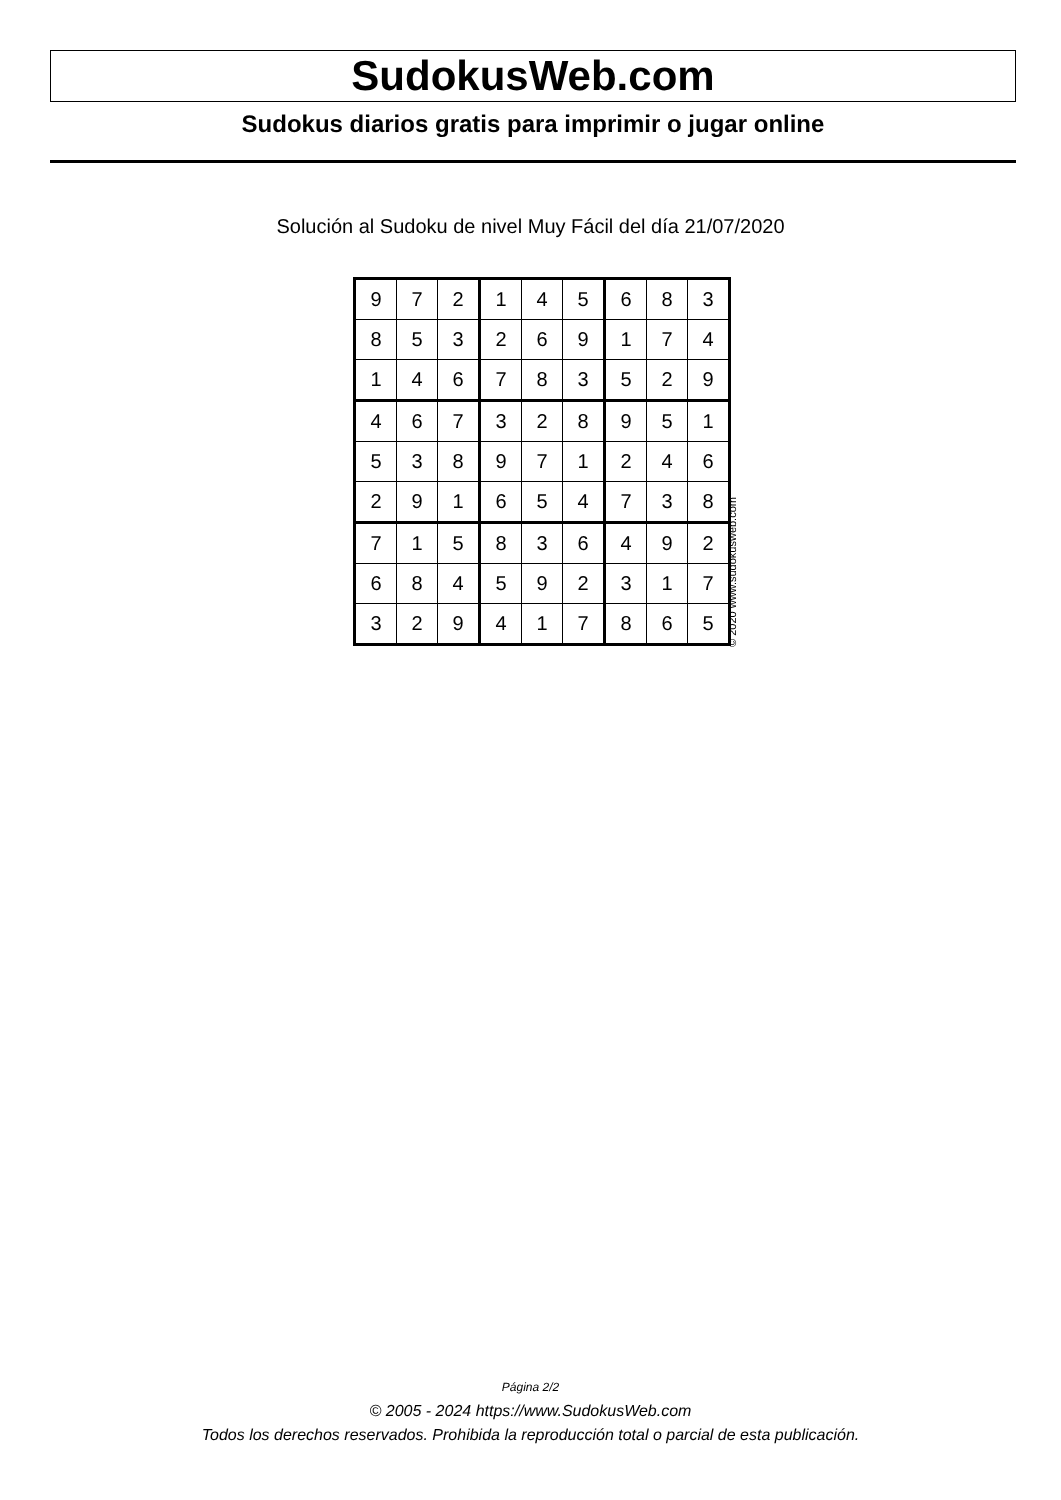SudokusWeb.com
Sudokus diarios gratis para imprimir o jugar online
Solución al Sudoku de nivel Muy Fácil del día 21/07/2020
| 9 | 7 | 2 | 1 | 4 | 5 | 6 | 8 | 3 |
| 8 | 5 | 3 | 2 | 6 | 9 | 1 | 7 | 4 |
| 1 | 4 | 6 | 7 | 8 | 3 | 5 | 2 | 9 |
| 4 | 6 | 7 | 3 | 2 | 8 | 9 | 5 | 1 |
| 5 | 3 | 8 | 9 | 7 | 1 | 2 | 4 | 6 |
| 2 | 9 | 1 | 6 | 5 | 4 | 7 | 3 | 8 |
| 7 | 1 | 5 | 8 | 3 | 6 | 4 | 9 | 2 |
| 6 | 8 | 4 | 5 | 9 | 2 | 3 | 1 | 7 |
| 3 | 2 | 9 | 4 | 1 | 7 | 8 | 6 | 5 |
© 2020 www.sudokusweb.com
Página 2/2
© 2005 - 2024 https://www.SudokusWeb.com
Todos los derechos reservados. Prohibida la reproducción total o parcial de esta publicación.